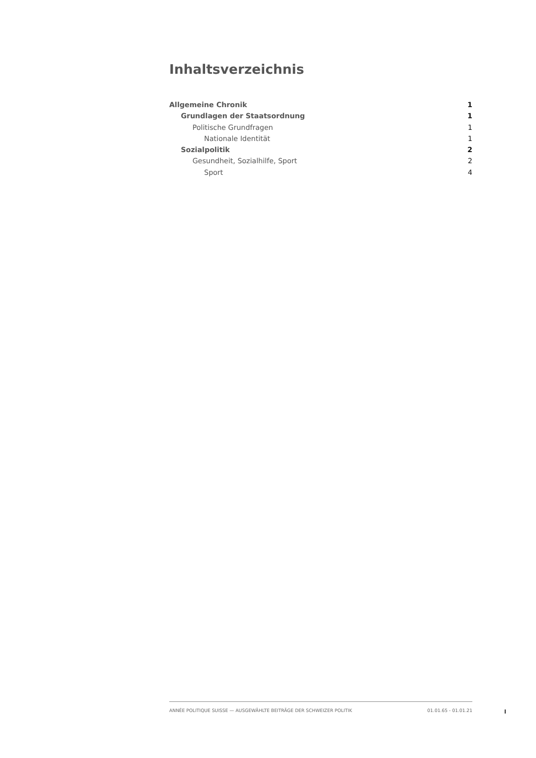Inhaltsverzeichnis
Allgemeine Chronik 1
Grundlagen der Staatsordnung 1
Politische Grundfragen 1
Nationale Identität 1
Sozialpolitik 2
Gesundheit, Sozialhilfe, Sport 2
Sport 4
ANNÉE POLITIQUE SUISSE — AUSGEWÄHLTE BEITRÄGE DER SCHWEIZER POLITIK 01.01.65 - 01.01.21
I